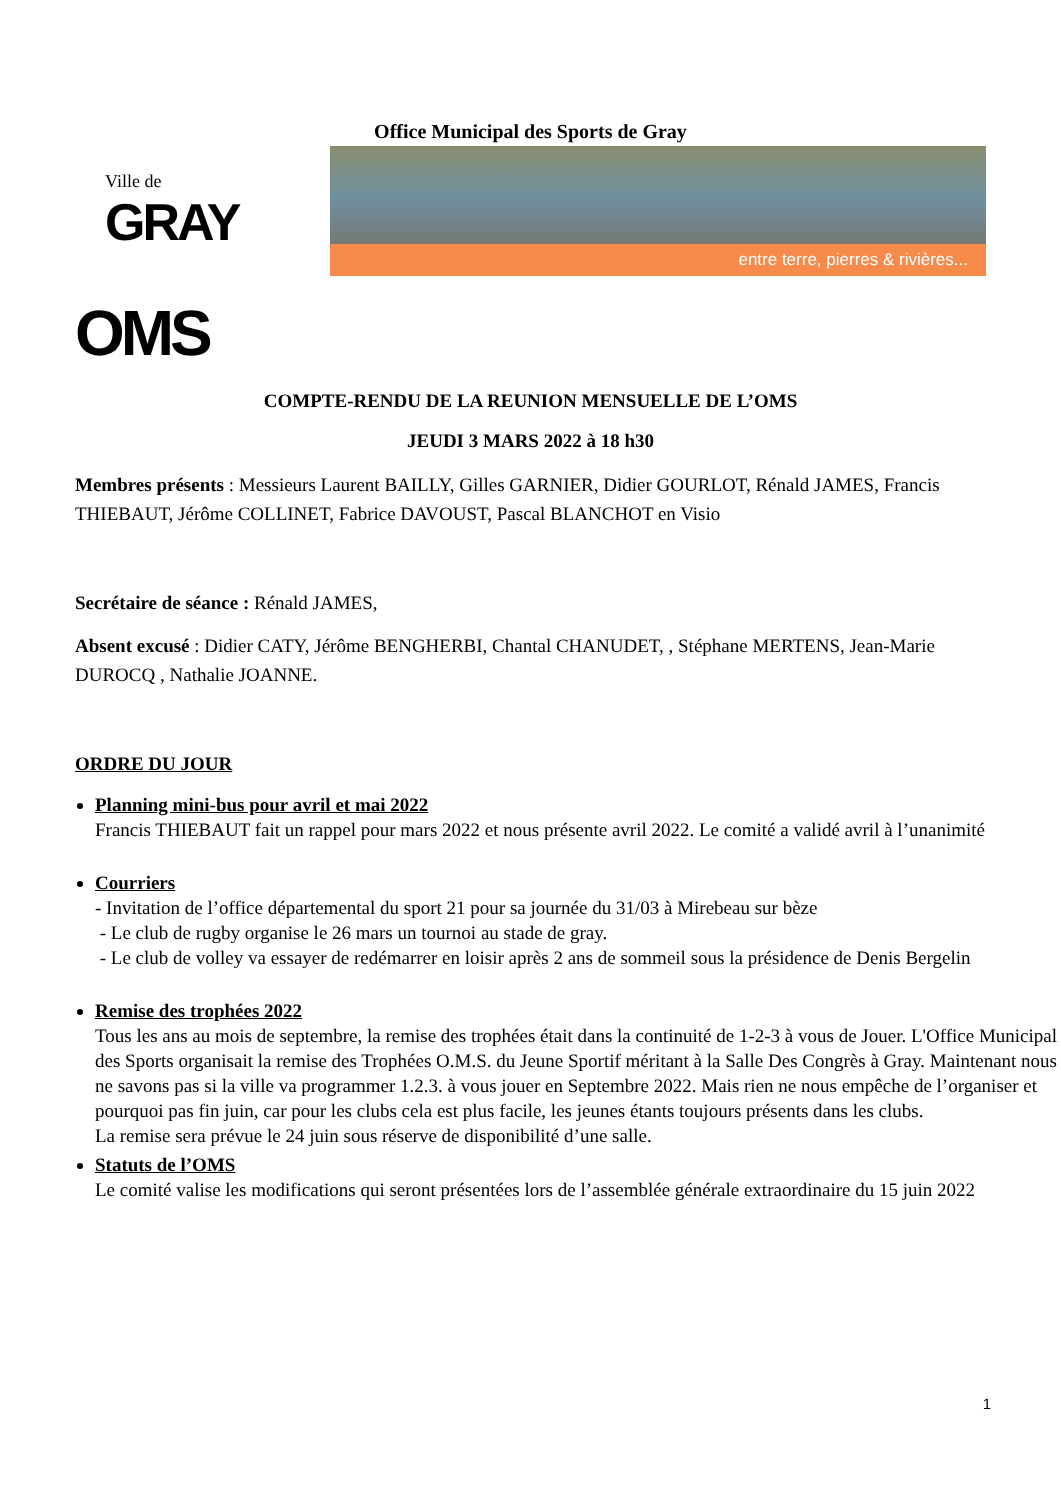Office Municipal des Sports de Gray
Ville de
GRAY
entre terre, pierres & rivières...
OMS
COMPTE-RENDU DE LA REUNION MENSUELLE DE L’OMS
JEUDI 3 MARS 2022 à 18 h30
Membres présents : Messieurs Laurent BAILLY, Gilles GARNIER, Didier GOURLOT, Rénald JAMES, Francis THIEBAUT, Jérôme COLLINET, Fabrice DAVOUST, Pascal BLANCHOT en Visio
Secrétaire de séance : Rénald JAMES,
Absent excusé : Didier CATY, Jérôme BENGHERBI, Chantal CHANUDET, , Stéphane MERTENS, Jean-Marie DUROCQ , Nathalie JOANNE.
ORDRE DU JOUR
Planning mini-bus pour avril et mai 2022
Francis THIEBAUT fait un rappel pour mars 2022 et nous présente avril 2022. Le comité a validé avril à l’unanimité
Courriers
- Invitation de l’office départemental du sport 21 pour sa journée du 31/03 à Mirebeau sur bèze
- Le club de rugby organise le 26 mars un tournoi au stade de gray.
- Le club de volley va essayer de redémarrer en loisir après 2 ans de sommeil sous la présidence de Denis Bergelin
Remise des trophées 2022
Tous les ans au mois de septembre, la remise des trophées était dans la continuité de 1-2-3 à vous de Jouer. L'Office Municipal des Sports organisait la remise des Trophées O.M.S. du Jeune Sportif méritant à la Salle Des Congrès à Gray. Maintenant nous ne savons pas si la ville va programmer 1.2.3. à vous jouer en Septembre 2022. Mais rien ne nous empêche de l’organiser et pourquoi pas fin juin, car pour les clubs cela est plus facile, les jeunes étants toujours présents dans les clubs.
La remise sera prévue le 24 juin sous réserve de disponibilité d’une salle.
Statuts de l’OMS
Le comité valise les modifications qui seront présentées lors de l’assemblée générale extraordinaire du 15 juin 2022
1